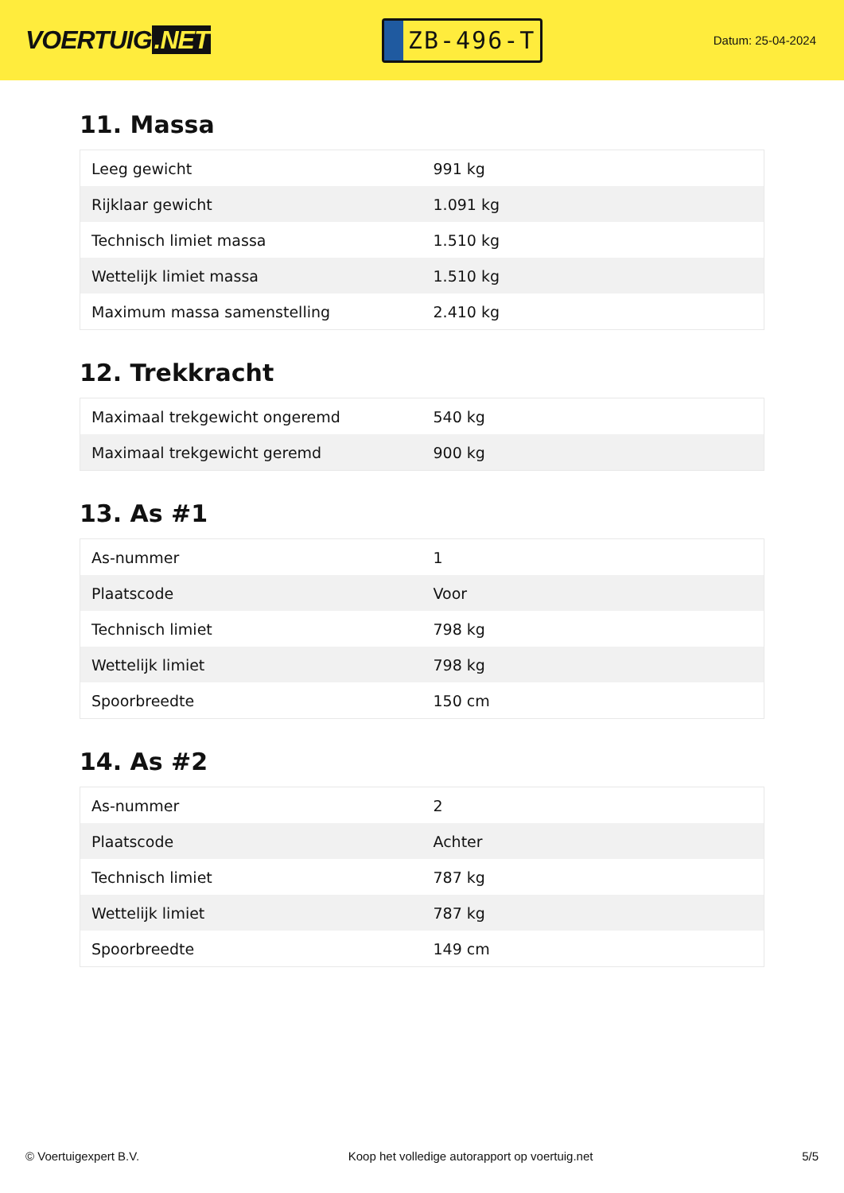VOERTUIG.NET
ZB-496-T
Datum: 25-04-2024
11. Massa
| Leeg gewicht | 991 kg |
| Rijklaar gewicht | 1.091 kg |
| Technisch limiet massa | 1.510 kg |
| Wettelijk limiet massa | 1.510 kg |
| Maximum massa samenstelling | 2.410 kg |
12. Trekkracht
| Maximaal trekgewicht ongeremd | 540 kg |
| Maximaal trekgewicht geremd | 900 kg |
13. As #1
| As-nummer | 1 |
| Plaatscode | Voor |
| Technisch limiet | 798 kg |
| Wettelijk limiet | 798 kg |
| Spoorbreedte | 150 cm |
14. As #2
| As-nummer | 2 |
| Plaatscode | Achter |
| Technisch limiet | 787 kg |
| Wettelijk limiet | 787 kg |
| Spoorbreedte | 149 cm |
© Voertuigexpert B.V. Koop het volledige autorapport op voertuig.net 5/5